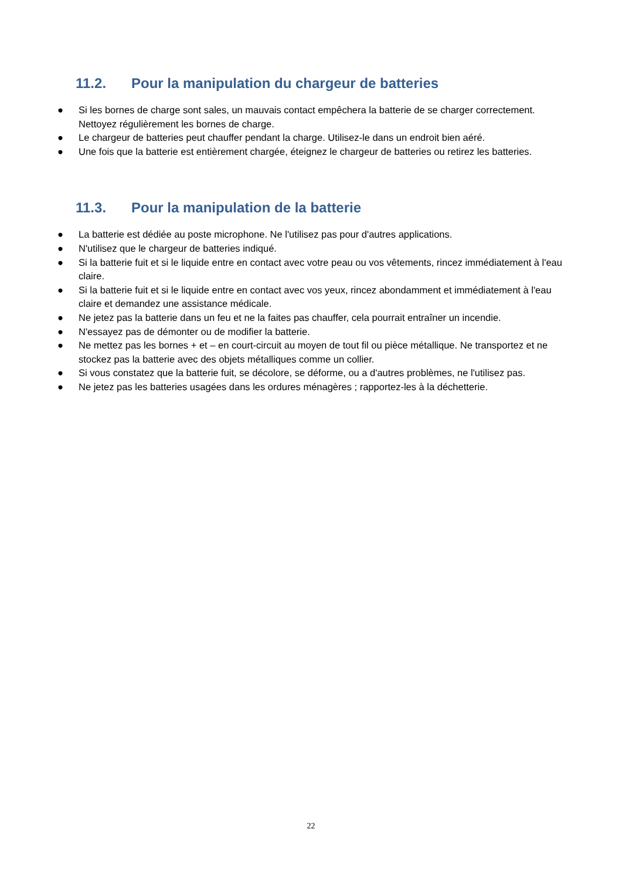11.2. Pour la manipulation du chargeur de batteries
● Si les bornes de charge sont sales, un mauvais contact empêchera la batterie de se charger correctement. Nettoyez régulièrement les bornes de charge.
● Le chargeur de batteries peut chauffer pendant la charge. Utilisez-le dans un endroit bien aéré.
● Une fois que la batterie est entièrement chargée, éteignez le chargeur de batteries ou retirez les batteries.
11.3. Pour la manipulation de la batterie
● La batterie est dédiée au poste microphone. Ne l'utilisez pas pour d'autres applications.
● N'utilisez que le chargeur de batteries indiqué.
● Si la batterie fuit et si le liquide entre en contact avec votre peau ou vos vêtements, rincez immédiatement à l'eau claire.
● Si la batterie fuit et si le liquide entre en contact avec vos yeux, rincez abondamment et immédiatement à l'eau claire et demandez une assistance médicale.
● Ne jetez pas la batterie dans un feu et ne la faites pas chauffer, cela pourrait entraîner un incendie.
● N'essayez pas de démonter ou de modifier la batterie.
● Ne mettez pas les bornes + et – en court-circuit au moyen de tout fil ou pièce métallique. Ne transportez et ne stockez pas la batterie avec des objets métalliques comme un collier.
● Si vous constatez que la batterie fuit, se décolore, se déforme, ou a d'autres problèmes, ne l'utilisez pas.
● Ne jetez pas les batteries usagées dans les ordures ménagères ; rapportez-les à la déchetterie.
22